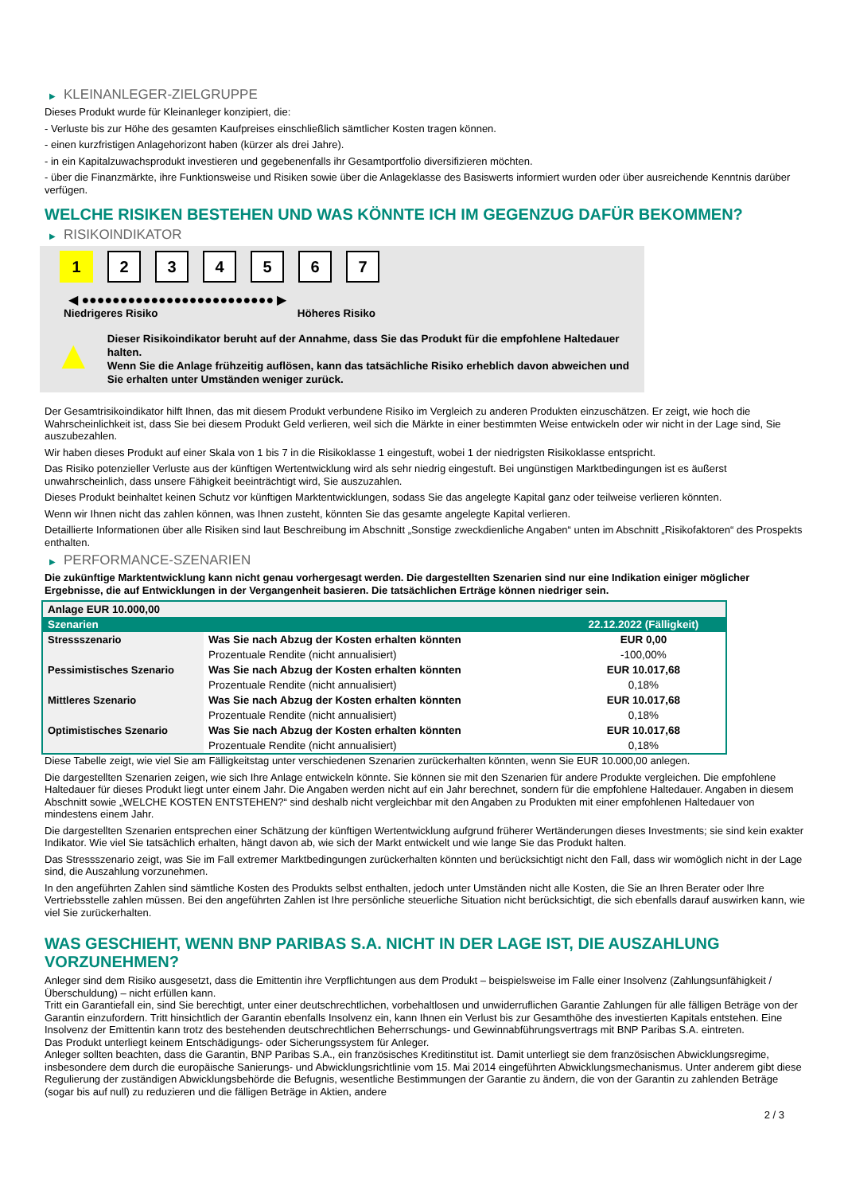▶ KLEINANLEGER-ZIELGRUPPE
Dieses Produkt wurde für Kleinanleger konzipiert, die:
- Verluste bis zur Höhe des gesamten Kaufpreises einschließlich sämtlicher Kosten tragen können.
- einen kurzfristigen Anlagehorizont haben (kürzer als drei Jahre).
- in ein Kapitalzuwachsprodukt investieren und gegebenenfalls ihr Gesamtportfolio diversifizieren möchten.
- über die Finanzmärkte, ihre Funktionsweise und Risiken sowie über die Anlageklasse des Basiswerts informiert wurden oder über ausreichende Kenntnis darüber verfügen.
WELCHE RISIKEN BESTEHEN UND WAS KÖNNTE ICH IM GEGENZUG DAFÜR BEKOMMEN?
▶ RISIKOINDIKATOR
1234567
◀ ●●●●●●●●●●●●●●●●●●●●●●●●● ▶
Niedrigeres Risiko Höheres Risiko
▲
Dieser Risikoindikator beruht auf der Annahme, dass Sie das Produkt für die empfohlene Haltedauer halten.
Wenn Sie die Anlage frühzeitig auflösen, kann das tatsächliche Risiko erheblich davon abweichen und Sie erhalten unter Umständen weniger zurück.
Der Gesamtrisikoindikator hilft Ihnen, das mit diesem Produkt verbundene Risiko im Vergleich zu anderen Produkten einzuschätzen. Er zeigt, wie hoch die Wahrscheinlichkeit ist, dass Sie bei diesem Produkt Geld verlieren, weil sich die Märkte in einer bestimmten Weise entwickeln oder wir nicht in der Lage sind, Sie auszubezahlen.
Wir haben dieses Produkt auf einer Skala von 1 bis 7 in die Risikoklasse 1 eingestuft, wobei 1 der niedrigsten Risikoklasse entspricht.
Das Risiko potenzieller Verluste aus der künftigen Wertentwicklung wird als sehr niedrig eingestuft. Bei ungünstigen Marktbedingungen ist es äußerst unwahrscheinlich, dass unsere Fähigkeit beeinträchtigt wird, Sie auszuzahlen.
Dieses Produkt beinhaltet keinen Schutz vor künftigen Marktentwicklungen, sodass Sie das angelegte Kapital ganz oder teilweise verlieren könnten.
Wenn wir Ihnen nicht das zahlen können, was Ihnen zusteht, könnten Sie das gesamte angelegte Kapital verlieren.
Detaillierte Informationen über alle Risiken sind laut Beschreibung im Abschnitt „Sonstige zweckdienliche Angaben“ unten im Abschnitt „Risikofaktoren“ des Prospekts enthalten.
▶ PERFORMANCE-SZENARIEN
Die zukünftige Marktentwicklung kann nicht genau vorhergesagt werden. Die dargestellten Szenarien sind nur eine Indikation einiger möglicher Ergebnisse, die auf Entwicklungen in der Vergangenheit basieren. Die tatsächlichen Erträge können niedriger sein.
| Anlage EUR 10.000,00 | | |
| Szenarien | | 22.12.2022 (Fälligkeit) |
| Stressszenario | Was Sie nach Abzug der Kosten erhalten könnten | EUR 0,00 |
| | Prozentuale Rendite (nicht annualisiert) | -100,00% |
| Pessimistisches Szenario | Was Sie nach Abzug der Kosten erhalten könnten | EUR 10.017,68 |
| | Prozentuale Rendite (nicht annualisiert) | 0,18% |
| Mittleres Szenario | Was Sie nach Abzug der Kosten erhalten könnten | EUR 10.017,68 |
| | Prozentuale Rendite (nicht annualisiert) | 0,18% |
| Optimistisches Szenario | Was Sie nach Abzug der Kosten erhalten könnten | EUR 10.017,68 |
| | Prozentuale Rendite (nicht annualisiert) | 0,18% |
Diese Tabelle zeigt, wie viel Sie am Fälligkeitstag unter verschiedenen Szenarien zurückerhalten könnten, wenn Sie EUR 10.000,00 anlegen.
Die dargestellten Szenarien zeigen, wie sich Ihre Anlage entwickeln könnte. Sie können sie mit den Szenarien für andere Produkte vergleichen. Die empfohlene Haltedauer für dieses Produkt liegt unter einem Jahr. Die Angaben werden nicht auf ein Jahr berechnet, sondern für die empfohlene Haltedauer. Angaben in diesem Abschnitt sowie „WELCHE KOSTEN ENTSTEHEN?“ sind deshalb nicht vergleichbar mit den Angaben zu Produkten mit einer empfohlenen Haltedauer von mindestens einem Jahr.
Die dargestellten Szenarien entsprechen einer Schätzung der künftigen Wertentwicklung aufgrund früherer Wertänderungen dieses Investments; sie sind kein exakter Indikator. Wie viel Sie tatsächlich erhalten, hängt davon ab, wie sich der Markt entwickelt und wie lange Sie das Produkt halten.
Das Stressszenario zeigt, was Sie im Fall extremer Marktbedingungen zurückerhalten könnten und berücksichtigt nicht den Fall, dass wir womöglich nicht in der Lage sind, die Auszahlung vorzunehmen.
In den angeführten Zahlen sind sämtliche Kosten des Produkts selbst enthalten, jedoch unter Umständen nicht alle Kosten, die Sie an Ihren Berater oder Ihre Vertriebsstelle zahlen müssen. Bei den angeführten Zahlen ist Ihre persönliche steuerliche Situation nicht berücksichtigt, die sich ebenfalls darauf auswirken kann, wie viel Sie zurückerhalten.
WAS GESCHIEHT, WENN BNP PARIBAS S.A. NICHT IN DER LAGE IST, DIE AUSZAHLUNG VORZUNEHMEN?
Anleger sind dem Risiko ausgesetzt, dass die Emittentin ihre Verpflichtungen aus dem Produkt – beispielsweise im Falle einer Insolvenz (Zahlungsunfähigkeit / Überschuldung) – nicht erfüllen kann.
Tritt ein Garantiefall ein, sind Sie berechtigt, unter einer deutschrechtlichen, vorbehaltlosen und unwiderruflichen Garantie Zahlungen für alle fälligen Beträge von der Garantin einzufordern. Tritt hinsichtlich der Garantin ebenfalls Insolvenz ein, kann Ihnen ein Verlust bis zur Gesamthöhe des investierten Kapitals entstehen. Eine Insolvenz der Emittentin kann trotz des bestehenden deutschrechtlichen Beherrschungs- und Gewinnabführungsvertrags mit BNP Paribas S.A. eintreten.
Das Produkt unterliegt keinem Entschädigungs- oder Sicherungssystem für Anleger.
Anleger sollten beachten, dass die Garantin, BNP Paribas S.A., ein französisches Kreditinstitut ist. Damit unterliegt sie dem französischen Abwicklungsregime, insbesondere dem durch die europäische Sanierungs- und Abwicklungsrichtlinie vom 15. Mai 2014 eingeführten Abwicklungsmechanismus. Unter anderem gibt diese Regulierung der zuständigen Abwicklungsbehörde die Befugnis, wesentliche Bestimmungen der Garantie zu ändern, die von der Garantin zu zahlenden Beträge (sogar bis auf null) zu reduzieren und die fälligen Beträge in Aktien, andere
2 / 3